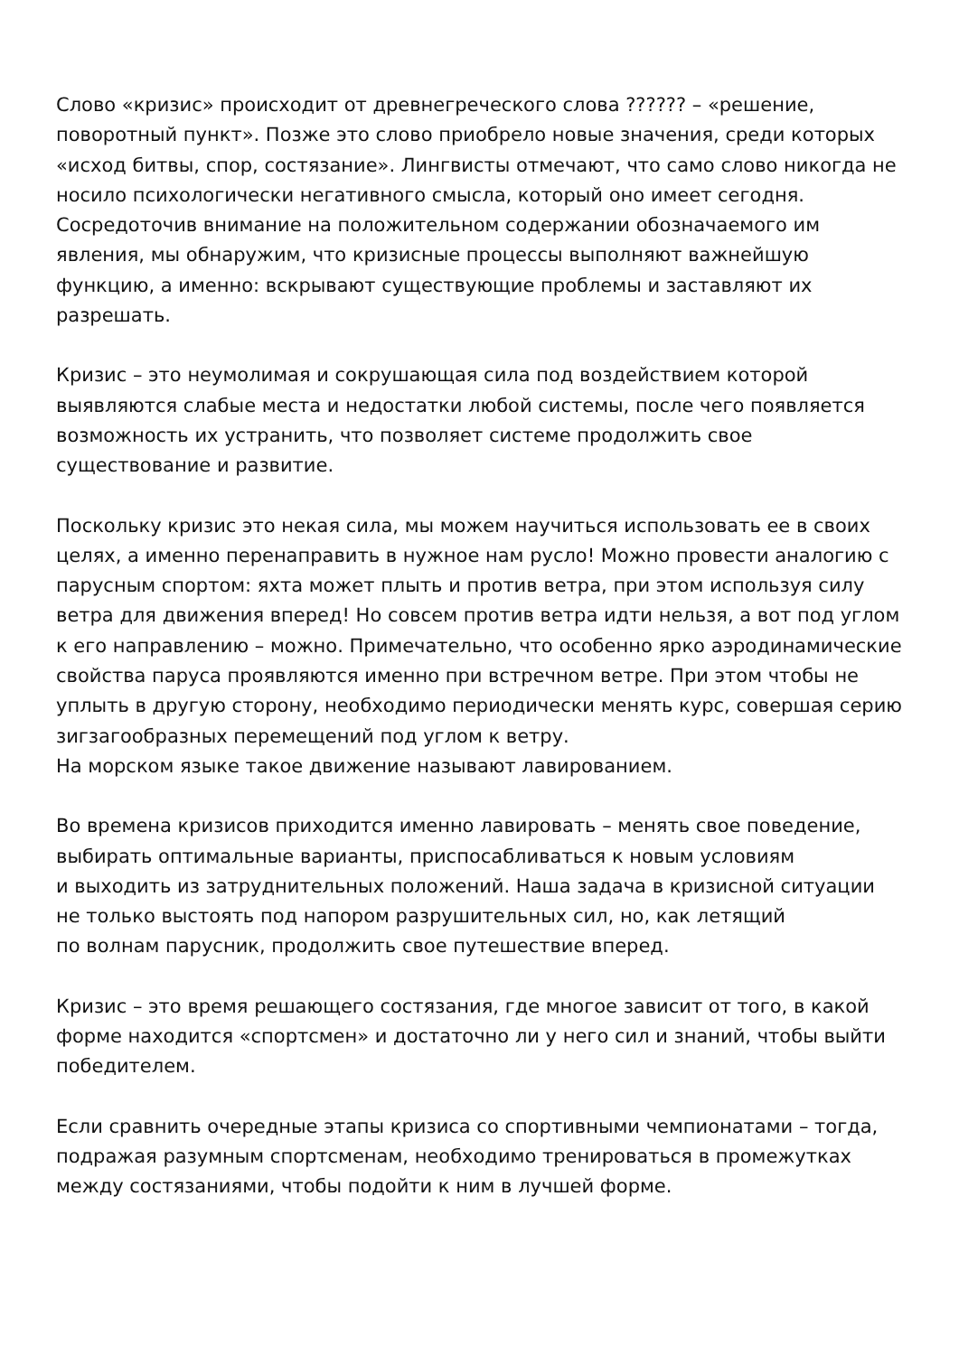Слово «кризис» происходит от древнегреческого слова ?????? – «решение, поворотный пункт». Позже это слово приобрело новые значения, среди которых «исход битвы, спор, состязание». Лингвисты отмечают, что само слово никогда не носило психологически негативного смысла, который оно имеет сегодня. Сосредоточив внимание на положительном содержании обозначаемого им явления, мы обнаружим, что кризисные процессы выполняют важнейшую функцию, а именно: вскрывают существующие проблемы и заставляют их разрешать.
Кризис – это неумолимая и сокрушающая сила под воздействием которой выявляются слабые места и недостатки любой системы, после чего появляется возможность их устранить, что позволяет системе продолжить свое существование и развитие.
Поскольку кризис это некая сила, мы можем научиться использовать ее в своих целях, а именно перенаправить в нужное нам русло! Можно провести аналогию с парусным спортом: яхта может плыть и против ветра, при этом используя силу ветра для движения вперед! Но совсем против ветра идти нельзя, а вот под углом к его направлению – можно. Примечательно, что особенно ярко аэродинамические свойства паруса проявляются именно при встречном ветре. При этом чтобы не уплыть в другую сторону, необходимо периодически менять курс, совершая серию зигзагообразных перемещений под углом к ветру.
На морском языке такое движение называют лавированием.
Во времена кризисов приходится именно лавировать – менять свое поведение, выбирать оптимальные варианты, приспосабливаться к новым условиям
и выходить из затруднительных положений. Наша задача в кризисной ситуации не только выстоять под напором разрушительных сил, но, как летящий
по волнам парусник, продолжить свое путешествие вперед.
Кризис – это время решающего состязания, где многое зависит от того, в какой форме находится «спортсмен» и достаточно ли у него сил и знаний, чтобы выйти победителем.
Если сравнить очередные этапы кризиса со спортивными чемпионатами – тогда, подражая разумным спортсменам, необходимо тренироваться в промежутках между состязаниями, чтобы подойти к ним в лучшей форме.